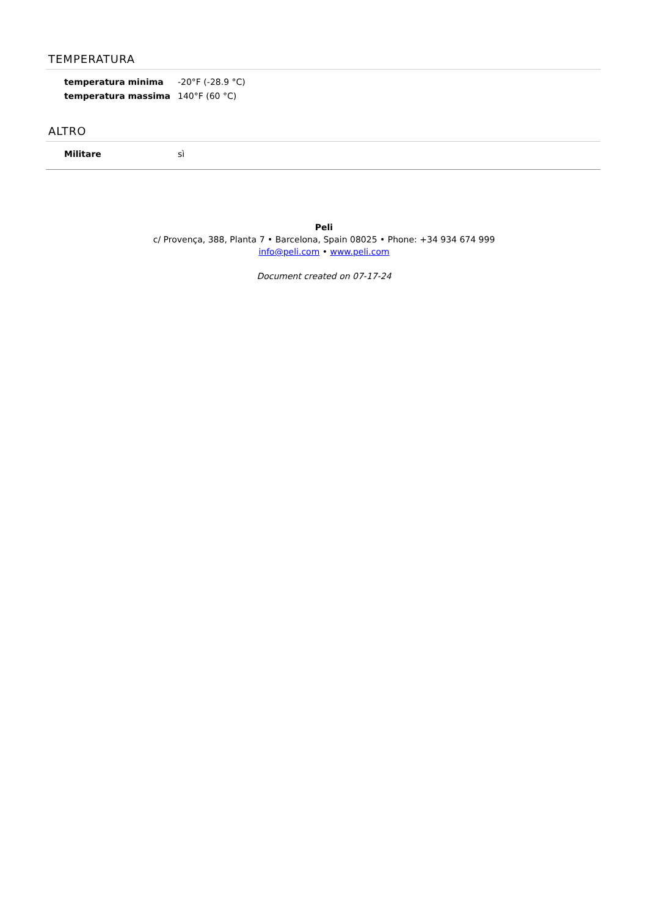TEMPERATURA
| temperatura minima | -20°F (-28.9 °C) |
| temperatura massima | 140°F (60 °C) |
ALTRO
| Militare | sì |
Peli
c/ Provença, 388, Planta 7 • Barcelona, Spain 08025 • Phone: +34 934 674 999
info@peli.com • www.peli.com
Document created on 07-17-24